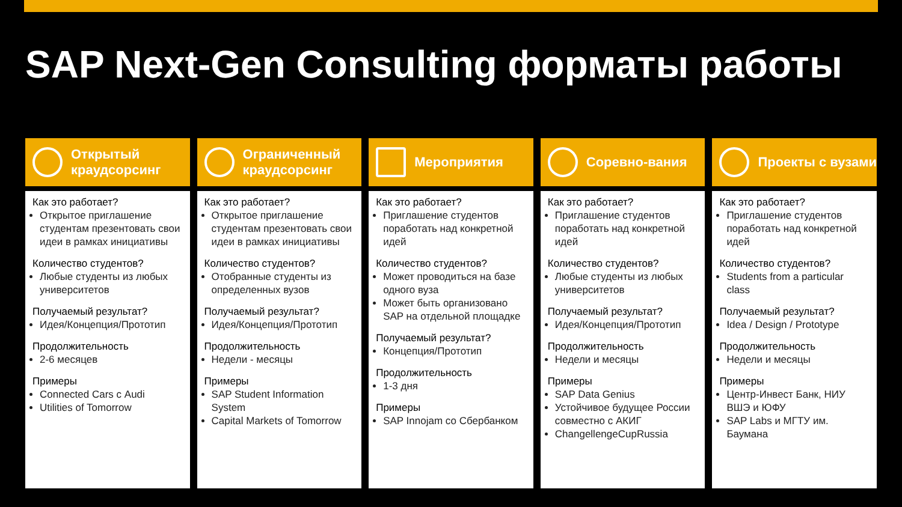SAP Next-Gen Consulting форматы работы
Открытый краудсорсинг
Как это работает?
Открытое приглашение студентам презентовать свои идеи в рамках инициативы
Количество студентов?
Любые студенты из любых университетов
Получаемый результат?
Идея/Концепция/Прототип
Продолжительность
2-6 месяцев
Примеры
Connected Cars с Audi
Utilities of Tomorrow
Ограниченный краудсорсинг
Как это работает?
Открытое приглашение студентам презентовать свои идеи в рамках инициативы
Количество студентов?
Отобранные студенты из определенных вузов
Получаемый результат?
Идея/Концепция/Прототип
Продолжительность
Недели - месяцы
Примеры
SAP Student Information System
Capital Markets of Tomorrow
Мероприятия
Как это работает?
Приглашение студентов поработать над конкретной идей
Количество студентов?
Может проводиться на базе одного вуза
Может быть организовано SAP на отдельной площадке
Получаемый результат?
Концепция/Прототип
Продолжительность
1-3 дня
Примеры
SAP Innojam со Сбербанком
Соревно-вания
Как это работает?
Приглашение студентов поработать над конкретной идей
Количество студентов?
Любые студенты из любых университетов
Получаемый результат?
Идея/Концепция/Прототип
Продолжительность
Недели и месяцы
Примеры
SAP Data Genius
Устойчивое будущее России совместно с АКИГ
ChangellengeCupRussia
Проекты с вузами
Как это работает?
Приглашение студентов поработать над конкретной идей
Количество студентов?
Students from a particular class
Получаемый результат?
Idea / Design / Prototype
Продолжительность
Недели и месяцы
Примеры
Центр-Инвест Банк, НИУ ВШЭ и ЮФУ
SAP Labs и МГТУ им. Баумана